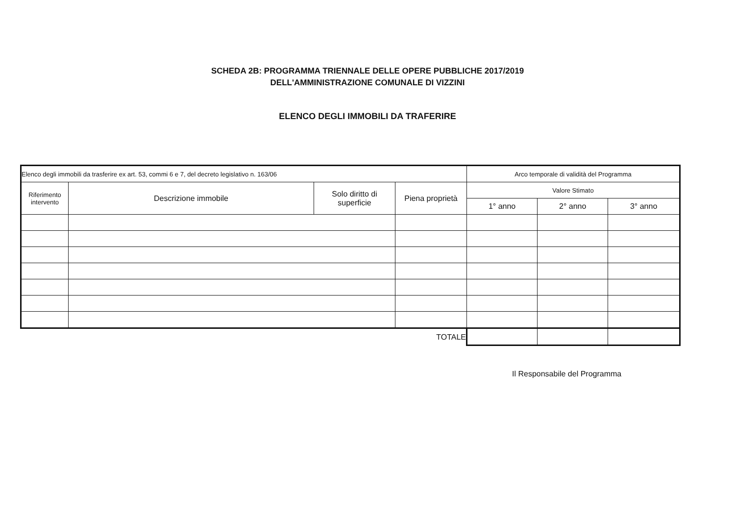SCHEDA 2B: PROGRAMMA TRIENNALE DELLE OPERE PUBBLICHE 2017/2019
DELL'AMMINISTRAZIONE COMUNALE DI VIZZINI
ELENCO DEGLI IMMOBILI DA TRAFERIRE
| Elenco degli immobili da trasferire ex art. 53, commi 6 e 7, del decreto legislativo n. 163/06 | | | | Arco temporale di validità del Programma | | |
| --- | --- | --- | --- | --- | --- | --- |
| Riferimento intervento | Descrizione immobile | Solo diritto di superficie | Piena proprietà | Valore Stimato | | |
| | | | | 1° anno | 2° anno | 3° anno |
| TOTALE | | | | | | |
Il Responsabile del Programma